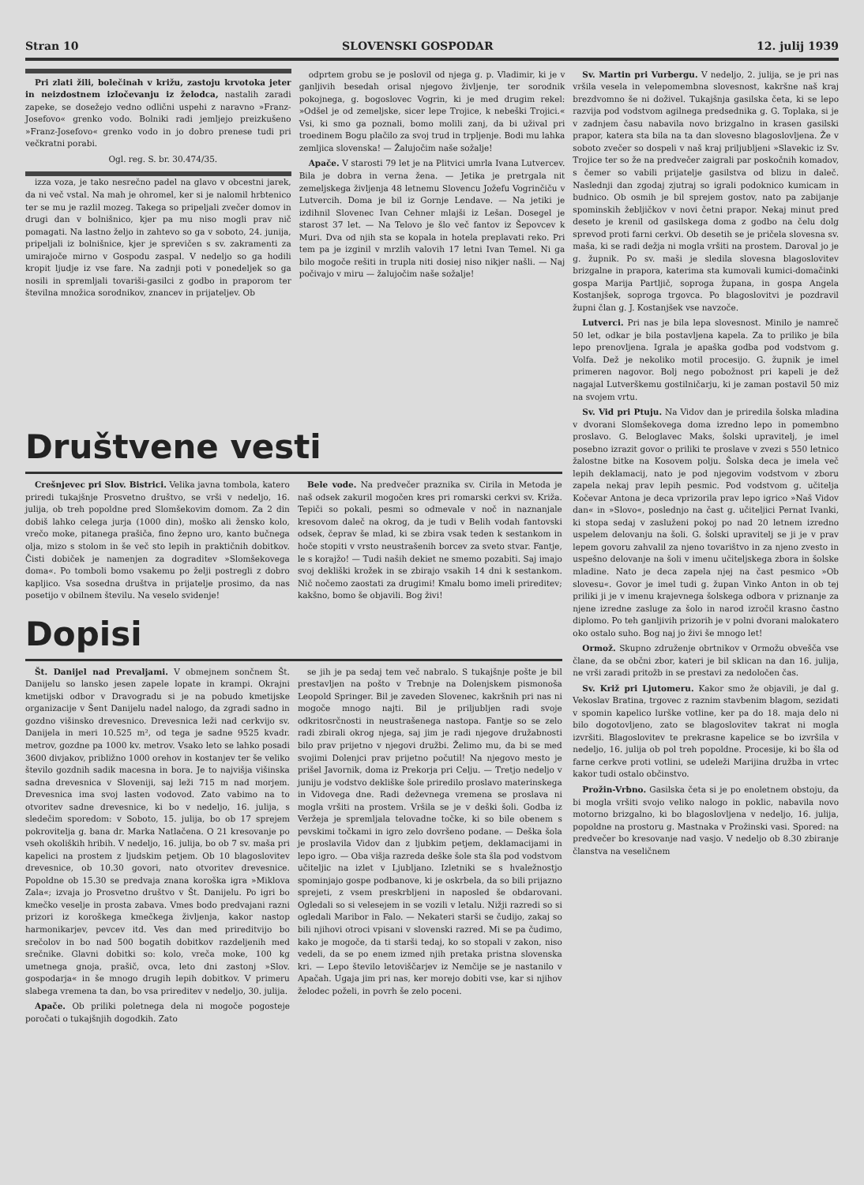Stran 10 SLOVENSKI GOSPODAR 12. julij 1939
Pri zlati žili, bolečinah v križu, zastoju krvotoka jeter in neizdostnem izločevanju iz želodca, nastalih zaradi zapeke, se dosežejo vedno odlični uspehi z naravno »Franz-Josefovo« grenko vodo. Bolniki radi jemljejo preizkušeno »Franz-Josefovo« grenko vodo in jo dobro prenese tudi pri večkratni porabi.
Ogl. reg. S. br. 30.474/35.
izza voza, je tako nesrečno padel na glavo v obcestni jarek, da ni več vstal. Na mah je ohromel, ker si je nalomil hrbtenico ter se mu je razlil mozeg. Takega so pripeljali zvečer domov in drugi dan v bolnišnico, kjer pa mu niso mogli prav nič pomagati. Na lastno željo in zahtevo so ga v soboto, 24. junija, pripeljali iz bolnišnice, kjer je sprevičen s sv. zakramenti za umirajoče mirno v Gospodu zaspal. V nedeljo so ga hodili kropit ljudje iz vse fare. Na zadnji poti v ponedeljek so ga nosili in spremljali tovariši-gasilci z godbo in praporom ter številna množica sorodnikov, znancev in prijateljev. Ob
odprtem grobu se je poslovil od njega g. p. Vladimir, ki je v ganljivih besedah orisal njegovo življenje, ter sorodnik pokojnega, g. bogoslovec Vogrin, ki je med drugim rekel: »Odšel je od zemeljske, sicer lepe Trojice, k nebeški Trojici.« Vsi, ki smo ga poznali, bomo molili zanj, da bi užival pri troedinem Bogu plačilo za svoj trud in trpljenje. Bodi mu lahka zemljica slovenska! — Žalujočim naše sožalje!
Apače. V starosti 79 let je na Plitvici umrla Ivana Lutvercev. Bila je dobra in verna žena. — Jetika je pretrgala nit zemeljskega življenja 48 letnemu Slovencu Jožefu Vogrinčiču v Lutvercih. Doma je bil iz Gornje Lendave. — Na jetiki je izdihnil Slovenec Ivan Cehner mlajši iz Lešan. Dosegel je starost 37 let. — Na Telovo je šlo več fantov iz Šepovcev k Muri. Dva od njih sta se kopala in hotela preplavati reko. Pri tem pa je izginil v mrzlih valovih 17 letni Ivan Temel. Ni ga bilo mogoče rešiti in trupla niti dosiej niso nikjer našli. — Naj počivajo v miru — žalujočim naše sožalje!
Sv. Martin pri Vurbergu. V nedeljo, 2. julija, se je pri nas vršila vesela in velepomembna slovesnost, kakršne naš kraj brezdvomno še ni doživel. Tukajšnja gasilska četa, ki se lepo razvija pod vodstvom agilnega predsednika g. G. Toplaka, si je v zadnjem času nabavila novo brizgalno in krasen gasilski prapor, katera sta bila na ta dan slovesno blagoslovljena. Že v soboto zvečer so dospeli v naš kraj priljubljeni »Slavekic iz Sv. Trojice ter so že na predvečer zaigrali par poskočnih komadov, s čemer so vabili prijatelje gasilstva od blizu in daleč. Naslednji dan zgodaj zjutraj so igrali podoknico kumicam in budnico. Ob osmih je bil sprejem gostov, nato pa zabijanje spominskih žebljičkov v novi četni prapor. Nekaj minut pred deseto je krenil od gasilskega doma z godbo na čelu dolg sprevod proti farni cerkvi. Ob desetih se je pričela slovesna sv. maša, ki se radi dežja ni mogla vršiti na prostem. Daroval jo je g. župnik. Po sv. maši je sledila slovesna blagoslovitev brizgalne in prapora, katerima sta kumovali kumici-domačinki gospa Marija Partljič, soproga župana, in gospa Angela Kostanjšek, soproga trgovca. Po blagoslovitvi je pozdravil župni član g. J. Kostanjšek vse navzoče.
Lutverci. Pri nas je bila lepa slovesnost. Minilo je namreč 50 let, odkar je bila postavljena kapela. Za to priliko je bila lepo prenovljena. Igrala je apaška godba pod vodstvom g. Volfa. Dež je nekoliko motil procesijo. G. župnik je imel primeren nagovor. Bolj nego pobožnost pri kapeli je dež nagajal Lutverškemu gostilničarju, ki je zaman postavil 50 miz na svojem vrtu.
Sv. Vid pri Ptuju. Na Vidov dan je priredila šolska mladina v dvorani Slomšekovega doma izredno lepo in pomembno proslavo. G. Beloglavec Maks, šolski upravitelj, je imel posebno izrazit govor o priliki te proslave v zvezi s 550 letnico žalostne bitke na Kosovem polju. Šolska deca je imela več lepih deklamacij, nato je pod njegovim vodstvom v zboru zapela nekaj prav lepih pesmic. Pod vodstvom g. učitelja Kočevar Antona je deca vprizorila prav lepo igrico »Naš Vidov dan« in »Slovo«, poslednjo na čast g. učiteljici Pernat Ivanki, ki stopa sedaj v zasluženi pokoj po nad 20 letnem izredno uspelem delovanju na šoli. G. šolski upravitelj se ji je v prav lepem govoru zahvalil za njeno tovarištvo in za njeno zvesto in uspešno delovanje na šoli v imenu učiteljskega zbora in šolske mladine. Nato je deca zapela njej na čast pesmico »Ob slovesu«. Govor je imel tudi g. župan Vinko Anton in ob tej priliki ji je v imenu krajevnega šolskega odbora v priznanje za njene izredne zasluge za šolo in narod izročil krasno častno diplomo. Po teh ganljivih prizorih je v polni dvorani malokatero oko ostalo suho. Bog naj jo živi še mnogo let!
Ormož. Skupno združenje obrtnikov v Ormožu obvešča vse člane, da se občni zbor, kateri je bil sklican na dan 16. julija, ne vrši zaradi pritožb in se prestavi za nedoločen čas.
Sv. Križ pri Ljutomeru. Kakor smo že objavili, je dal g. Vekoslav Bratina, trgovec z raznim stavbenim blagom, sezidati v spomin kapelico lurške votline, ker pa do 18. maja delo ni bilo dogotovljeno, zato se blagoslovitev takrat ni mogla izvršiti. Blagoslovitev te prekrasne kapelice se bo izvršila v nedeljo, 16. julija ob pol treh popoldne. Procesije, ki bo šla od farne cerkve proti votlini, se udeleži Marijina družba in vrtec kakor tudi ostalo občinstvo.
Prožin-Vrbno. Gasilska četa si je po enoletnem obstoju, da bi mogla vršiti svojo veliko nalogo in poklic, nabavila novo motorno brizgalno, ki bo blagoslovljena v nedeljo, 16. julija, popoldne na prostoru g. Mastnaka v Prožinski vasi. Spored: na predvečer bo kresovanje nad vasjo. V nedeljo ob 8.30 zbiranje članstva na veseličnem
Društvene vesti
Crešnjevec pri Slov. Bistrici. Velika javna tombola, katero priredi tukajšnje Prosvetno društvo, se vrši v nedeljo, 16. julija, ob treh popoldne pred Slomšekovim domom. Za 2 din dobiš lahko celega jurja (1000 din), moško ali žensko kolo, vrečo moke, pitanega prašiča, fino žepno uro, kanto bučnega olja, mizo s stolom in še več sto lepih in praktičnih dobitkov. Čisti dobiček je namenjen za dograditev »Slomšekovega doma«. Po tomboli bomo vsakemu po želji postregli z dobro kapljico. Vsa sosedna društva in prijatelje prosimo, da nas posetijo v obilnem številu. Na veselo svidenje!
Bele vode. Na predvečer praznika sv. Cirila in Metoda je naš odsek zakuril mogočen kres pri romarski cerkvi sv. Križa. Tepiči so pokali, pesmi so odmevale v noč in naznanjale kresovom daleč na okrog, da je tudi v Belih vodah fantovski odsek, čeprav še mlad, ki se zbira vsak teden k sestankom in hoče stopiti v vrsto neustrašenih borcev za sveto stvar. Fantje, le s korajžo! — Tudi naših dekiet ne smemo pozabiti. Saj imajo svoj dekliški krožek in se zbirajo vsakih 14 dni k sestankom. Nič nočemo zaostati za drugimi! Kmalu bomo imeli prireditev; kakšno, bomo še objavili. Bog živi!
Dopisi
Št. Danijel nad Prevaljami. V obmejnem sončnem Št. Danijelu so lansko jesen zapele lopate in krampi. Okrajni kmetijski odbor v Dravogradu si je na pobudo kmetijske organizacije v Šent Danijelu nadel nalogo, da zgradi sadno in gozdno višinsko drevesnico. Drevesnica leži nad cerkvijo sv. Danijela in meri 10.525 m², od tega je sadne 9525 kvadr. metrov, gozdne pa 1000 kv. metrov. Vsako leto se lahko posadi 3600 divjakov, približno 1000 orehov in kostanjev ter še veliko število gozdnih sadik macesna in bora. Je to najvišja višinska sadna drevesnica v Sloveniji, saj leži 715 m nad morjem. Drevesnica ima svoj lasten vodovod. Zato vabimo na to otvoritev sadne drevesnice, ki bo v nedeljo, 16. julija, s sledečim sporedom: v Soboto, 15. julija, bo ob 17 sprejem pokrovitelja g. bana dr. Marka Natlačena. O 21 kresovanje po vseh okoliških hribih. V nedeljo, 16. julija, bo ob 7 sv. maša pri kapelici na prostem z ljudskim petjem. Ob 10 blagoslovitev drevesnice, ob 10.30 govori, nato otvoritev drevesnice. Popoldne ob 15.30 se predvaja znana koroška igra »Miklova Zala«; izvaja jo Prosvetno društvo v Št. Danijelu. Po igri bo kmečko veselje in prosta zabava. Vmes bodo predvajani razni prizori iz koroškega kmečkega življenja, kakor nastop harmonikarjev, pevcev itd. Ves dan med prireditvijo bo srečolov in bo nad 500 bogatih dobitkov razdeljenih med srečnike. Glavni dobitki so: kolo, vreča moke, 100 kg umetnega gnoja, prašič, ovca, leto dni zastonj »Slov. gospodarja« in še mnogo drugih lepih dobitkov. V primeru slabega vremena ta dan, bo vsa prireditev v nedeljo, 30. julija.
Apače. Ob priliki poletnega dela ni mogoče pogosteje poročati o tukajšnjih dogodkih. Zato
se jih je pa sedaj tem več nabralo. S tukajšnje pošte je bil prestavljen na pošto v Trebnje na Dolenjskem pismonoša Leopold Springer. Bil je zaveden Slovenec, kakršnih pri nas ni mogoče mnogo najti. Bil je priljubljen radi svoje odkritosrčnosti in neustrašenega nastopa. Fantje so se zelo radi zbirali okrog njega, saj jim je radi njegove družabnosti bilo prav prijetno v njegovi družbi. Želimo mu, da bi se med svojimi Dolenjci prav prijetno počutil! Na njegovo mesto je prišel Javornik, doma iz Prekorja pri Celju. — Tretjo nedeljo v juniju je vodstvo dekliške šole priredilo proslavo materinskega in Vidovega dne. Radi deževnega vremena se proslava ni mogla vršiti na prostem. Vršila se je v deški šoli. Godba iz Veržeja je spremljala telovadne točke, ki so bile obenem s pevskimi točkami in igro zelo dovršeno podane. — Deška šola je proslavila Vidov dan z ljubkim petjem, deklamacijami in lepo igro. — Oba višja razreda deške šole sta šla pod vodstvom učiteljic na izlet v Ljubljano. Izletniki se s hvaležnostjo spominjajo gospe podbanove, ki je oskrbela, da so bili prijazno sprejeti, z vsem preskrbljeni in naposled še obdarovani. Ogledali so si velesejem in se vozili v letalu. Nižji razredi so si ogledali Maribor in Falo. — Nekateri starši se čudijo, zakaj so bili njihovi otroci vpisani v slovenski razred. Mi se pa čudimo, kako je mogoče, da ti starši tedaj, ko so stopali v zakon, niso vedeli, da se po enem izmed njih pretaka pristna slovenska kri. — Lepo število letoviščarjev iz Nemčije se je nastanilo v Apačah. Ugaja jim pri nas, ker morejo dobiti vse, kar si njihov želodec poželi, in povrh še zelo poceni.